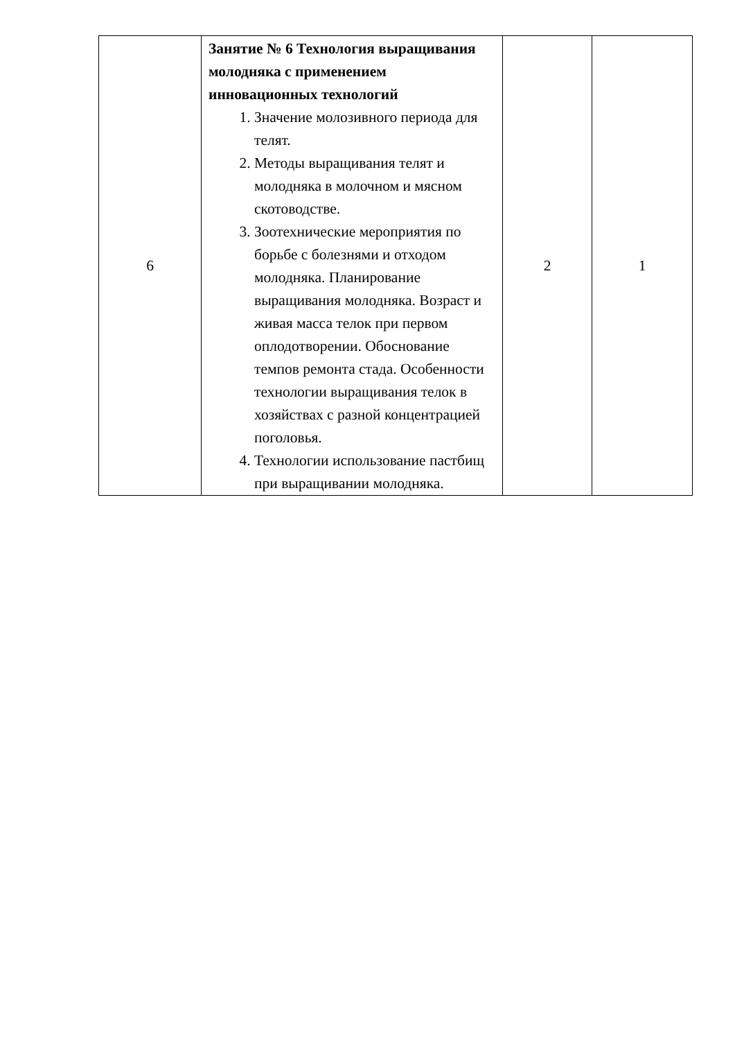| 6 | Занятие № 6 Технология выращивания молодняка с применением инновационных технологий 1. Значение молозивного периода для телят. 2. Методы выращивания телят и молодняка в молочном и мясном скотоводстве. 3. Зоотехнические мероприятия по борьбе с болезнями и отходом молодняка. Планирование выращивания молодняка. Возраст и живая масса телок при первом оплодотворении. Обоснование темпов ремонта стада. Особенности технологии выращивания телок в хозяйствах с разной концентрацией поголовья. 4. Технологии использование пастбищ при выращивании молодняка. | 2 | 1 |